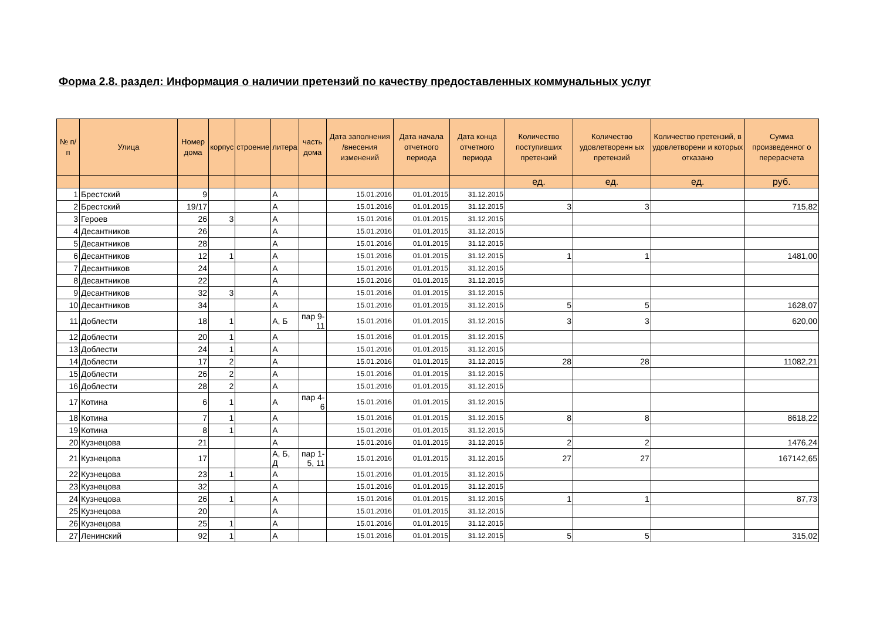Форма 2.8. раздел: Информация о наличии претензий по качеству предоставленных коммунальных услуг
| № п/п | Улица | Номер дома | корпус | строение | литера | часть дома | Дата заполнения /внесения изменений | Дата начала отчетного периода | Дата конца отчетного периода | Количество поступивших претензий | Количество удовлетворенн ых претензий | Количество претензий, в удовлетворени и которых отказано | Сумма произведенног о перерасчета |
| --- | --- | --- | --- | --- | --- | --- | --- | --- | --- | --- | --- | --- | --- |
| | | | | | | | | | | ед. | ед. | ед. | руб. |
| 1 | Брестский | 9 | | | А | | 15.01.2016 | 01.01.2015 | 31.12.2015 | | | | |
| 2 | Брестский | 19/17 | | | А | | 15.01.2016 | 01.01.2015 | 31.12.2015 | 3 | 3 | | 715,82 |
| 3 | Героев | 26 | 3 | | А | | 15.01.2016 | 01.01.2015 | 31.12.2015 | | | | |
| 4 | Десантников | 26 | | | А | | 15.01.2016 | 01.01.2015 | 31.12.2015 | | | | |
| 5 | Десантников | 28 | | | А | | 15.01.2016 | 01.01.2015 | 31.12.2015 | | | | |
| 6 | Десантников | 12 | 1 | | А | | 15.01.2016 | 01.01.2015 | 31.12.2015 | 1 | 1 | | 1481,00 |
| 7 | Десантников | 24 | | | А | | 15.01.2016 | 01.01.2015 | 31.12.2015 | | | | |
| 8 | Десантников | 22 | | | А | | 15.01.2016 | 01.01.2015 | 31.12.2015 | | | | |
| 9 | Десантников | 32 | 3 | | А | | 15.01.2016 | 01.01.2015 | 31.12.2015 | | | | |
| 10 | Десантников | 34 | | | А | | 15.01.2016 | 01.01.2015 | 31.12.2015 | 5 | 5 | | 1628,07 |
| 11 | Доблести | 18 | 1 | | А, Б | пар 9-11 | 15.01.2016 | 01.01.2015 | 31.12.2015 | 3 | 3 | | 620,00 |
| 12 | Доблести | 20 | 1 | | А | | 15.01.2016 | 01.01.2015 | 31.12.2015 | | | | |
| 13 | Доблести | 24 | 1 | | А | | 15.01.2016 | 01.01.2015 | 31.12.2015 | | | | |
| 14 | Доблести | 17 | 2 | | А | | 15.01.2016 | 01.01.2015 | 31.12.2015 | 28 | 28 | | 11082,21 |
| 15 | Доблести | 26 | 2 | | А | | 15.01.2016 | 01.01.2015 | 31.12.2015 | | | | |
| 16 | Доблести | 28 | 2 | | А | | 15.01.2016 | 01.01.2015 | 31.12.2015 | | | | |
| 17 | Котина | 6 | 1 | | А | пар 4-6 | 15.01.2016 | 01.01.2015 | 31.12.2015 | | | | |
| 18 | Котина | 7 | 1 | | А | | 15.01.2016 | 01.01.2015 | 31.12.2015 | 8 | 8 | | 8618,22 |
| 19 | Котина | 8 | 1 | | А | | 15.01.2016 | 01.01.2015 | 31.12.2015 | | | | |
| 20 | Кузнецова | 21 | | | А | | 15.01.2016 | 01.01.2015 | 31.12.2015 | 2 | 2 | | 1476,24 |
| 21 | Кузнецова | 17 | | | А, Б, Д | пар 1-5, 11 | 15.01.2016 | 01.01.2015 | 31.12.2015 | 27 | 27 | | 167142,65 |
| 22 | Кузнецова | 23 | 1 | | А | | 15.01.2016 | 01.01.2015 | 31.12.2015 | | | | |
| 23 | Кузнецова | 32 | | | А | | 15.01.2016 | 01.01.2015 | 31.12.2015 | | | | |
| 24 | Кузнецова | 26 | 1 | | А | | 15.01.2016 | 01.01.2015 | 31.12.2015 | 1 | 1 | | 87,73 |
| 25 | Кузнецова | 20 | | | А | | 15.01.2016 | 01.01.2015 | 31.12.2015 | | | | |
| 26 | Кузнецова | 25 | 1 | | А | | 15.01.2016 | 01.01.2015 | 31.12.2015 | | | | |
| 27 | Ленинский | 92 | 1 | | А | | 15.01.2016 | 01.01.2015 | 31.12.2015 | 5 | 5 | | 315,02 |